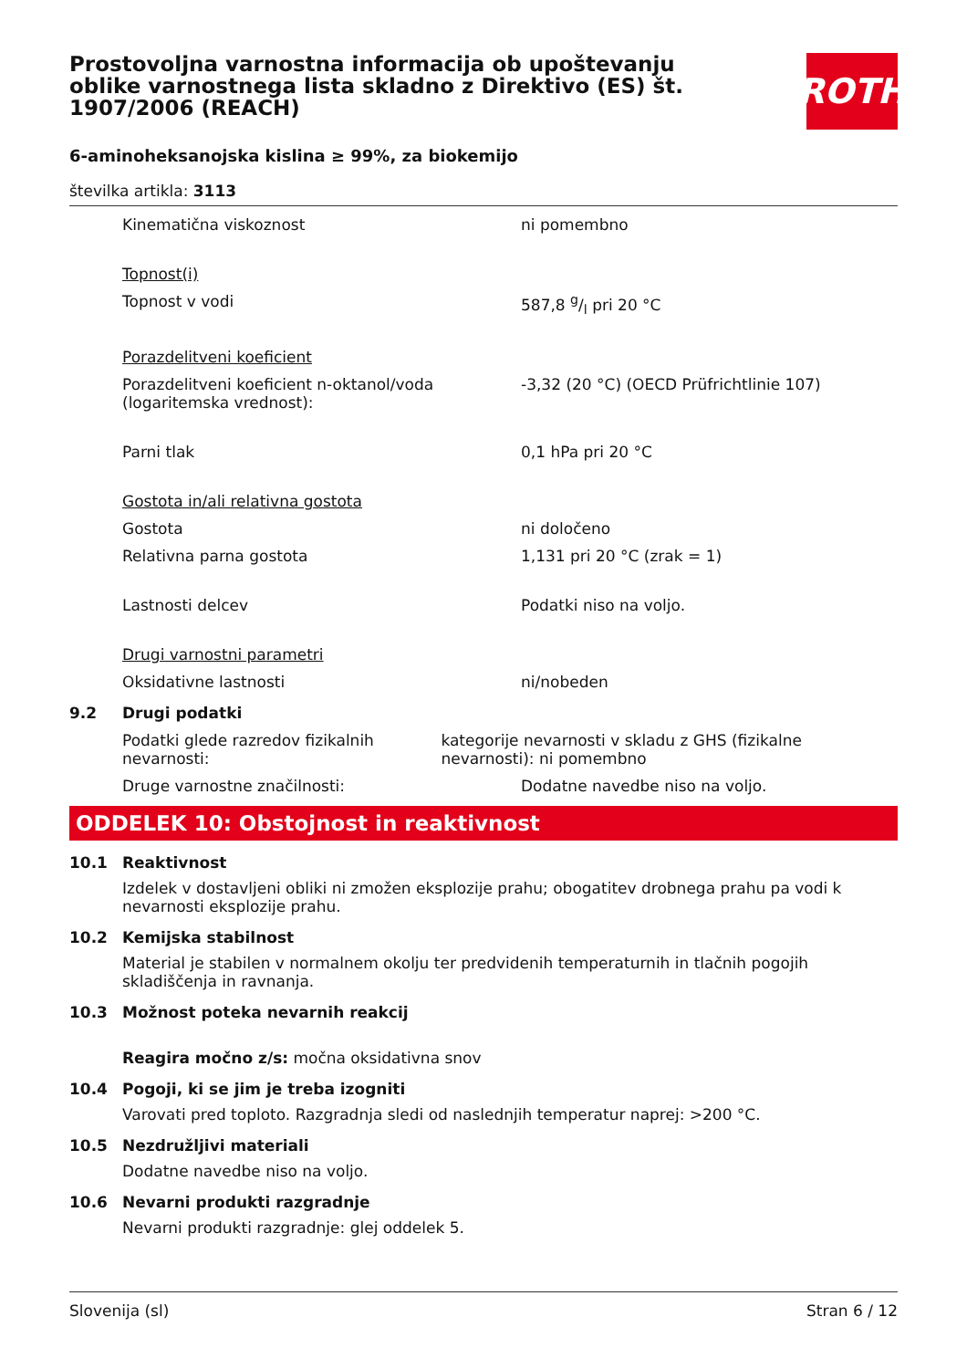Prostovoljna varnostna informacija ob upoštevanju oblike varnostnega lista skladno z Direktivo (ES) št. 1907/2006 (REACH)
ROTH
6-aminoheksanojska kislina ≥ 99%, za biokemijo
številka artikla: 3113
Kinematična viskoznost ni pomembno
Topnost(i)
Topnost v vodi 587,8 g/l pri 20 °C
Porazdelitveni koeficient
Porazdelitveni koeficient n-oktanol/voda (logaritemska vrednost):
-3,32 (20 °C) (OECD Prüfrichtlinie 107)
Parni tlak 0,1 hPa pri 20 °C
Gostota in/ali relativna gostota
Gostota ni določeno
Relativna parna gostota 1,131 pri 20 °C (zrak = 1)
Lastnosti delcev Podatki niso na voljo.
Drugi varnostni parametri
Oksidativne lastnosti ni/nobeden
9.2 Drugi podatki
Podatki glede razredov fizikalnih nevarnosti:
kategorije nevarnosti v skladu z GHS (fizikalne nevarnosti): ni pomembno
Druge varnostne značilnosti: Dodatne navedbe niso na voljo.
ODDELEK 10: Obstojnost in reaktivnost
10.1 Reaktivnost
Izdelek v dostavljeni obliki ni zmožen eksplozije prahu; obogatitev drobnega prahu pa vodi k nevarnosti eksplozije prahu.
10.2 Kemijska stabilnost
Material je stabilen v normalnem okolju ter predvidenih temperaturnih in tlačnih pogojih skladiščenja in ravnanja.
10.3 Možnost poteka nevarnih reakcij
Reagira močno z/s: močna oksidativna snov
10.4 Pogoji, ki se jim je treba izogniti
Varovati pred toploto. Razgradnja sledi od naslednjih temperatur naprej: >200 °C.
10.5 Nezdružljivi materiali
Dodatne navedbe niso na voljo.
10.6 Nevarni produkti razgradnje
Nevarni produkti razgradnje: glej oddelek 5.
Slovenija (sl) Stran 6 / 12